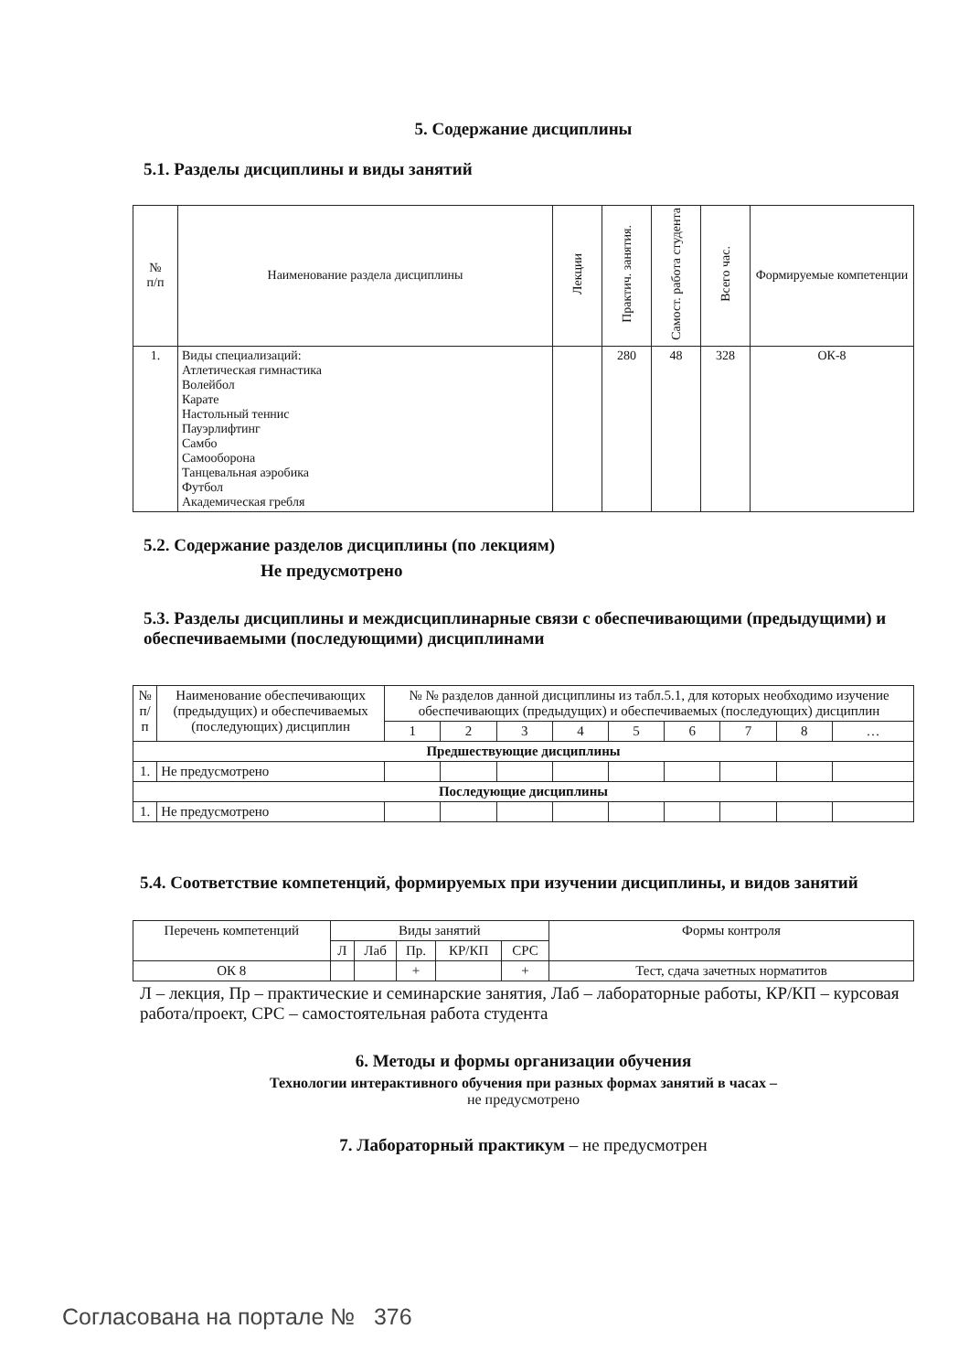5. Содержание дисциплины
5.1. Разделы дисциплины и виды занятий
| № п/п | Наименование раздела дисциплины | Лекции | Практич. занятия. | Самост. работа студента | Всего час. | Формируемые компетенции |
| --- | --- | --- | --- | --- | --- | --- |
| 1. | Виды специализаций: Атлетическая гимнастика Волейбол Карате Настольный теннис Пауэрлифтинг Самбо Самооборона Танцевальная аэробика Футбол Академическая гребля | | 280 | 48 | 328 | ОК-8 |
5.2. Содержание разделов дисциплины (по лекциям)
Не предусмотрено
5.3. Разделы дисциплины и междисциплинарные связи с обеспечивающими (предыдущими) и обеспечиваемыми (последующими) дисциплинами
| № п/п | Наименование обеспечивающих (предыдущих) и обеспечиваемых (последующих) дисциплин | № № разделов данной дисциплины из табл.5.1, для которых необходимо изучение обеспечивающих (предыдущих) и обеспечиваемых (последующих) дисциплин | | | | | | | | |
| --- | --- | --- | --- | --- | --- | --- | --- | --- | --- | --- |
| | | 1 | 2 | 3 | 4 | 5 | 6 | 7 | 8 | … |
| Предшествующие дисциплины | | | | | | | | | | |
| 1. | Не предусмотрено | | | | | | | | | |
| Последующие дисциплины | | | | | | | | | | |
| 1. | Не предусмотрено | | | | | | | | | |
5.4. Соответствие компетенций, формируемых при изучении дисциплины, и видов занятий
| Перечень компетенций | Виды занятий | | | | | Формы контроля |
| --- | --- | --- | --- | --- | --- | --- |
| | Л | Лаб | Пр. | КР/КП | СРС | |
| ОК 8 | | | + | | + | Тест, сдача зачетных норматитов |
Л – лекция, Пр – практические и семинарские занятия, Лаб – лабораторные работы, КР/КП – курсовая работа/проект, СРС – самостоятельная работа студента
6. Методы и формы организации обучения
Технологии интерактивного обучения при разных формах занятий в часах –
не предусмотрено
7. Лабораторный практикум – не предусмотрен
Согласована на портале № 376